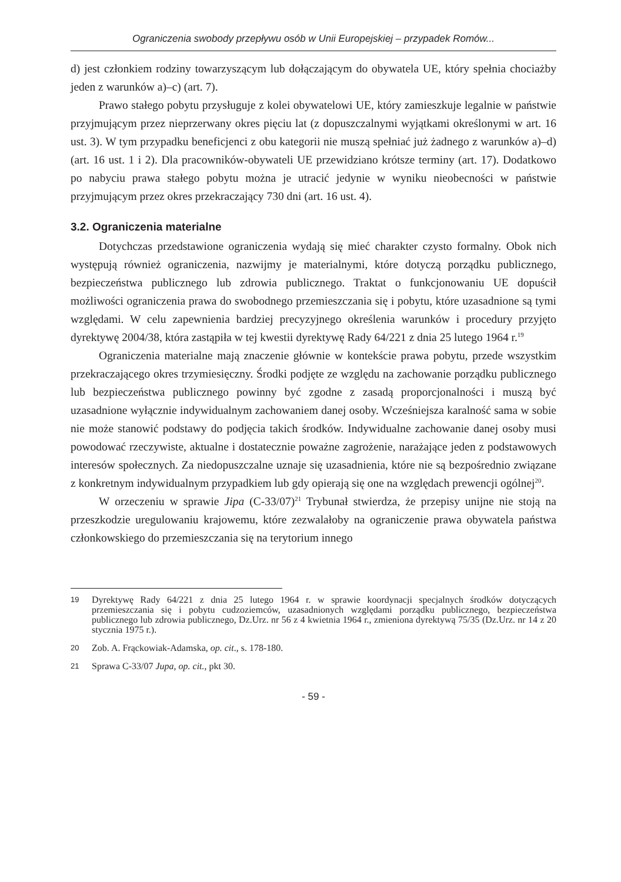Ograniczenia swobody przepływu osób w Unii Europejskiej – przypadek Romów...
d) jest członkiem rodziny towarzyszącym lub dołączającym do obywatela UE, który spełnia chociażby jeden z warunków a)–c) (art. 7).
Prawo stałego pobytu przysługuje z kolei obywatelowi UE, który zamieszkuje legalnie w państwie przyjmującym przez nieprzerwany okres pięciu lat (z dopuszczalnymi wyjątkami określonymi w art. 16 ust. 3). W tym przypadku beneficjenci z obu kategorii nie muszą spełniać już żadnego z warunków a)–d) (art. 16 ust. 1 i 2). Dla pracowników-obywateli UE przewidziano krótsze terminy (art. 17). Dodatkowo po nabyciu prawa stałego pobytu można je utracić jedynie w wyniku nieobecności w państwie przyjmującym przez okres przekraczający 730 dni (art. 16 ust. 4).
3.2. Ograniczenia materialne
Dotychczas przedstawione ograniczenia wydają się mieć charakter czysto formalny. Obok nich występują również ograniczenia, nazwijmy je materialnymi, które dotyczą porządku publicznego, bezpieczeństwa publicznego lub zdrowia publicznego. Traktat o funkcjonowaniu UE dopuścił możliwości ograniczenia prawa do swobodnego przemieszczania się i pobytu, które uzasadnione są tymi względami. W celu zapewnienia bardziej precyzyjnego określenia warunków i procedury przyjęto dyrektywę 2004/38, która zastąpiła w tej kwestii dyrektywę Rady 64/221 z dnia 25 lutego 1964 r.<sup>19</sup>
Ograniczenia materialne mają znaczenie głównie w kontekście prawa pobytu, przede wszystkim przekraczającego okres trzymiesięczny. Środki podjęte ze względu na zachowanie porządku publicznego lub bezpieczeństwa publicznego powinny być zgodne z zasadą proporcjonalności i muszą być uzasadnione wyłącznie indywidualnym zachowaniem danej osoby. Wcześniejsza karalność sama w sobie nie może stanowić podstawy do podjęcia takich środków. Indywidualne zachowanie danej osoby musi powodować rzeczywiste, aktualne i dostatecznie poważne zagrożenie, narażające jeden z podstawowych interesów społecznych. Za niedopuszczalne uznaje się uzasadnienia, które nie są bezpośrednio związane z konkretnym indywidualnym przypadkiem lub gdy opierają się one na względach prewencji ogólnej<sup>20</sup>.
W orzeczeniu w sprawie Jipa (C-33/07)<sup>21</sup> Trybunał stwierdza, że przepisy unijne nie stoją na przeszkodzie uregulowaniu krajowemu, które zezwalałoby na ograniczenie prawa obywatela państwa członkowskiego do przemieszczania się na terytorium innego
19 Dyrektywę Rady 64/221 z dnia 25 lutego 1964 r. w sprawie koordynacji specjalnych środków dotyczących przemieszczania się i pobytu cudzoziemców, uzasadnionych względami porządku publicznego, bezpieczeństwa publicznego lub zdrowia publicznego, Dz.Urz. nr 56 z 4 kwietnia 1964 r., zmieniona dyrektywą 75/35 (Dz.Urz. nr 14 z 20 stycznia 1975 r.).
20 Zob. A. Frąckowiak-Adamska, op. cit., s. 178-180.
21 Sprawa C-33/07 Jupa, op. cit., pkt 30.
- 59 -